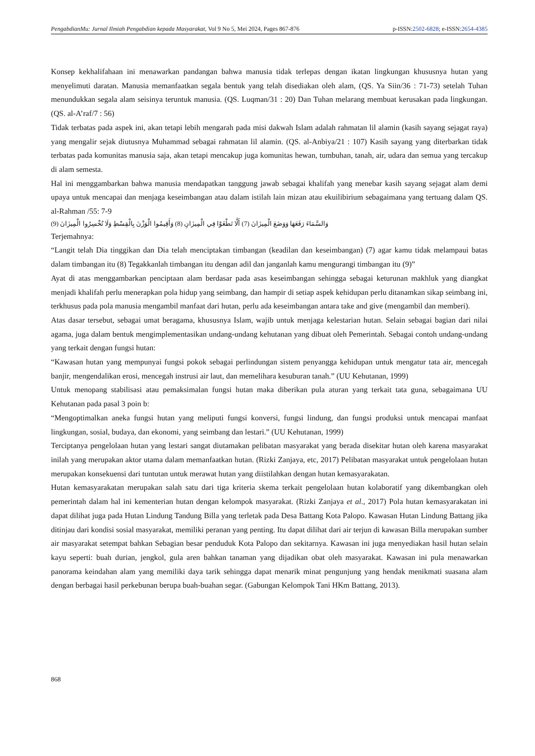PengabdianMu: Jurnal Ilmiah Pengabdian kepada Masyarakat, Vol 9 No 5, Mei 2024, Pages 867-876 p-ISSN:2502-6828; e-ISSN:2654-4385
Konsep kekhalifahaan ini menawarkan pandangan bahwa manusia tidak terlepas dengan ikatan lingkungan khususnya hutan yang menyelimuti daratan. Manusia memanfaatkan segala bentuk yang telah disediakan oleh alam, (QS. Ya Siin/36 : 71-73) setelah Tuhan menundukkan segala alam seisinya teruntuk manusia. (QS. Luqman/31 : 20) Dan Tuhan melarang membuat kerusakan pada lingkungan. (QS. al-A’raf/7 : 56)
Tidak terbatas pada aspek ini, akan tetapi lebih mengarah pada misi dakwah Islam adalah rahmatan lil alamin (kasih sayang sejagat raya) yang mengalir sejak diutusnya Muhammad sebagai rahmatan lil alamin. (QS. al-Anbiya/21 : 107) Kasih sayang yang diterbarkan tidak terbatas pada komunitas manusia saja, akan tetapi mencakup juga komunitas hewan, tumbuhan, tanah, air, udara dan semua yang tercakup di alam semesta.
Hal ini menggambarkan bahwa manusia mendapatkan tanggung jawab sebagai khalifah yang menebar kasih sayang sejagat alam demi upaya untuk mencapai dan menjaga keseimbangan atau dalam istilah lain mizan atau ekuilibirium sebagaimana yang tertuang dalam QS. al-Rahman /55: 7-9
وَالسَّمَاءَ رَفَعَهَا وَوَضَعَ الْمِيزَانَ (7) أَلَّا تَطْغَوْا فِي الْمِيزَانِ (8) وَأَقِيمُوا الْوَزْنَ بِالْقِسْطِ وَلَا تُخْسِرُوا الْمِيزَانَ (9)
Terjemahnya:
“Langit telah Dia tinggikan dan Dia telah menciptakan timbangan (keadilan dan keseimbangan) (7) agar kamu tidak melampaui batas dalam timbangan itu (8) Tegakkanlah timbangan itu dengan adil dan janganlah kamu mengurangi timbangan itu (9)”
Ayat di atas menggambarkan penciptaan alam berdasar pada asas keseimbangan sehingga sebagai keturunan makhluk yang diangkat menjadi khalifah perlu menerapkan pola hidup yang seimbang, dan hampir di setiap aspek kehidupan perlu ditanamkan sikap seimbang ini, terkhusus pada pola manusia mengambil manfaat dari hutan, perlu ada keseimbangan antara take and give (mengambil dan memberi).
Atas dasar tersebut, sebagai umat beragama, khususnya Islam, wajib untuk menjaga kelestarian hutan. Selain sebagai bagian dari nilai agama, juga dalam bentuk mengimplementasikan undang-undang kehutanan yang dibuat oleh Pemerintah. Sebagai contoh undang-undang yang terkait dengan fungsi hutan:
“Kawasan hutan yang mempunyai fungsi pokok sebagai perlindungan sistem penyangga kehidupan untuk mengatur tata air, mencegah banjir, mengendalikan erosi, mencegah instrusi air laut, dan memelihara kesuburan tanah.” (UU Kehutanan, 1999)
Untuk menopang stabilisasi atau pemaksimalan fungsi hutan maka diberikan pula aturan yang terkait tata guna, sebagaimana UU Kehutanan pada pasal 3 poin b:
“Mengoptimalkan aneka fungsi hutan yang meliputi fungsi konversi, fungsi lindung, dan fungsi produksi untuk mencapai manfaat lingkungan, sosial, budaya, dan ekonomi, yang seimbang dan lestari.” (UU Kehutanan, 1999)
Terciptanya pengelolaan hutan yang lestari sangat diutamakan pelibatan masyarakat yang berada disekitar hutan oleh karena masyarakat inilah yang merupakan aktor utama dalam memanfaatkan hutan. (Rizki Zanjaya, etc, 2017) Pelibatan masyarakat untuk pengelolaan hutan merupakan konsekuensi dari tuntutan untuk merawat hutan yang diistilahkan dengan hutan kemasyarakatan.
Hutan kemasyarakatan merupakan salah satu dari tiga kriteria skema terkait pengelolaan hutan kolaboratif yang dikembangkan oleh pemerintah dalam hal ini kementerian hutan dengan kelompok masyarakat. (Rizki Zanjaya et al., 2017) Pola hutan kemasyarakatan ini dapat dilihat juga pada Hutan Lindung Tandung Billa yang terletak pada Desa Battang Kota Palopo. Kawasan Hutan Lindung Battang jika ditinjau dari kondisi sosial masyarakat, memiliki peranan yang penting. Itu dapat dilihat dari air terjun di kawasan Billa merupakan sumber air masyarakat setempat bahkan Sebagian besar penduduk Kota Palopo dan sekitarnya. Kawasan ini juga menyediakan hasil hutan selain kayu seperti: buah durian, jengkol, gula aren bahkan tanaman yang dijadikan obat oleh masyarakat. Kawasan ini pula menawarkan panorama keindahan alam yang memiliki daya tarik sehingga dapat menarik minat pengunjung yang hendak menikmati suasana alam dengan berbagai hasil perkebunan berupa buah-buahan segar. (Gabungan Kelompok Tani HKm Battang, 2013).
868